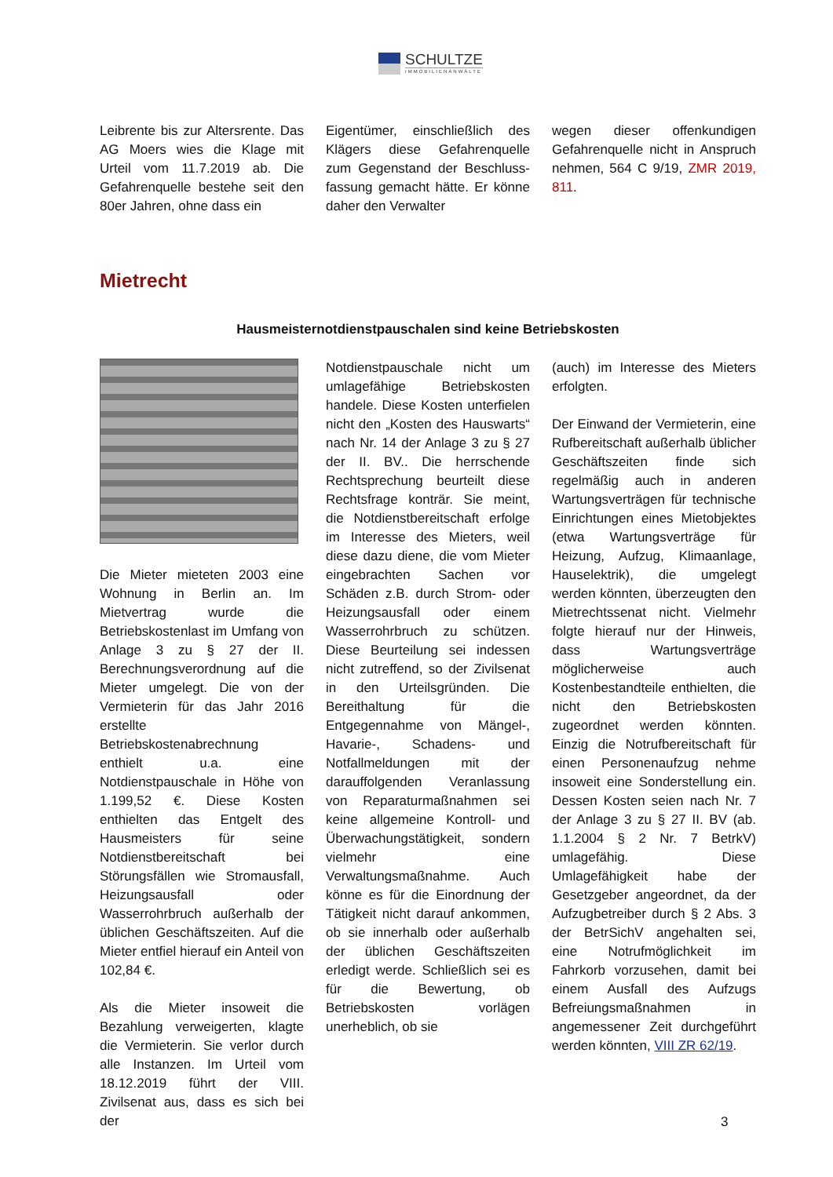SCHULTZE
IMMOBILIENANWÄLTE
Leibrente bis zur Altersrente. Das AG Moers wies die Klage mit Urteil vom 11.7.2019 ab. Die Gefahrenquelle bestehe seit den 80er Jahren, ohne dass ein
Eigentümer, einschließlich des Klägers diese Gefahrenquelle zum Gegenstand der Beschluss-fassung gemacht hätte. Er könne daher den Verwalter
wegen dieser offenkundigen Gefahrenquelle nicht in Anspruch nehmen, 564 C 9/19, ZMR 2019, 811.
Mietrecht
Hausmeisternotdienstpauschalen sind keine Betriebskosten
Die Mieter mieteten 2003 eine Wohnung in Berlin an. Im Mietvertrag wurde die Betriebskostenlast im Umfang von Anlage 3 zu § 27 der II. Berechnungsverordnung auf die Mieter umgelegt. Die von der Vermieterin für das Jahr 2016 erstellte Betriebskostenabrechnung enthielt u.a. eine Notdienstpauschale in Höhe von 1.199,52 €. Diese Kosten enthielten das Entgelt des Hausmeisters für seine Notdienstbereitschaft bei Störungsfällen wie Stromausfall, Heizungsausfall oder Wasserrohrbruch außerhalb der üblichen Geschäftszeiten. Auf die Mieter entfiel hierauf ein Anteil von 102,84 €.
Als die Mieter insoweit die Bezahlung verweigerten, klagte die Vermieterin. Sie verlor durch alle Instanzen. Im Urteil vom 18.12.2019 führt der VIII. Zivilsenat aus, dass es sich bei der
Notdienstpauschale nicht um umlagefähige Betriebskosten handele. Diese Kosten unterfielen nicht den „Kosten des Hauswarts“ nach Nr. 14 der Anlage 3 zu § 27 der II. BV.. Die herrschende Rechtsprechung beurteilt diese Rechtsfrage konträr. Sie meint, die Notdienstbereitschaft erfolge im Interesse des Mieters, weil diese dazu diene, die vom Mieter eingebrachten Sachen vor Schäden z.B. durch Strom- oder Heizungsausfall oder einem Wasserrohrbruch zu schützen. Diese Beurteilung sei indessen nicht zutreffend, so der Zivilsenat in den Urteilsgründen. Die Bereithaltung für die Entgegennahme von Mängel-, Havarie-, Schadens- und Notfallmeldungen mit der darauffolgenden Veranlassung von Reparaturmaßnahmen sei keine allgemeine Kontroll- und Überwachungstätigkeit, sondern vielmehr eine Verwaltungsmaßnahme. Auch könne es für die Einordnung der Tätigkeit nicht darauf ankommen, ob sie innerhalb oder außerhalb der üblichen Geschäftszeiten erledigt werde. Schließlich sei es für die Bewertung, ob Betriebskosten vorlägen unerheblich, ob sie
(auch) im Interesse des Mieters erfolgten.
Der Einwand der Vermieterin, eine Rufbereitschaft außerhalb üblicher Geschäftszeiten finde sich regelmäßig auch in anderen Wartungsverträgen für technische Einrichtungen eines Mietobjektes (etwa Wartungsverträge für Heizung, Aufzug, Klimaanlage, Hauselektrik), die umgelegt werden könnten, überzeugten den Mietrechtssenat nicht. Vielmehr folgte hierauf nur der Hinweis, dass Wartungsverträge möglicherweise auch Kostenbestandteile enthielten, die nicht den Betriebskosten zugeordnet werden könnten. Einzig die Notrufbereitschaft für einen Personenaufzug nehme insoweit eine Sonderstellung ein. Dessen Kosten seien nach Nr. 7 der Anlage 3 zu § 27 II. BV (ab. 1.1.2004 § 2 Nr. 7 BetrkV) umlagefähig. Diese Umlagefähigkeit habe der Gesetzgeber angeordnet, da der Aufzugbetreiber durch § 2 Abs. 3 der BetrSichV angehalten sei, eine Notrufmöglichkeit im Fahrkorb vorzusehen, damit bei einem Ausfall des Aufzugs Befreiungsmaßnahmen in angemessener Zeit durchgeführt werden könnten, VIII ZR 62/19.
3